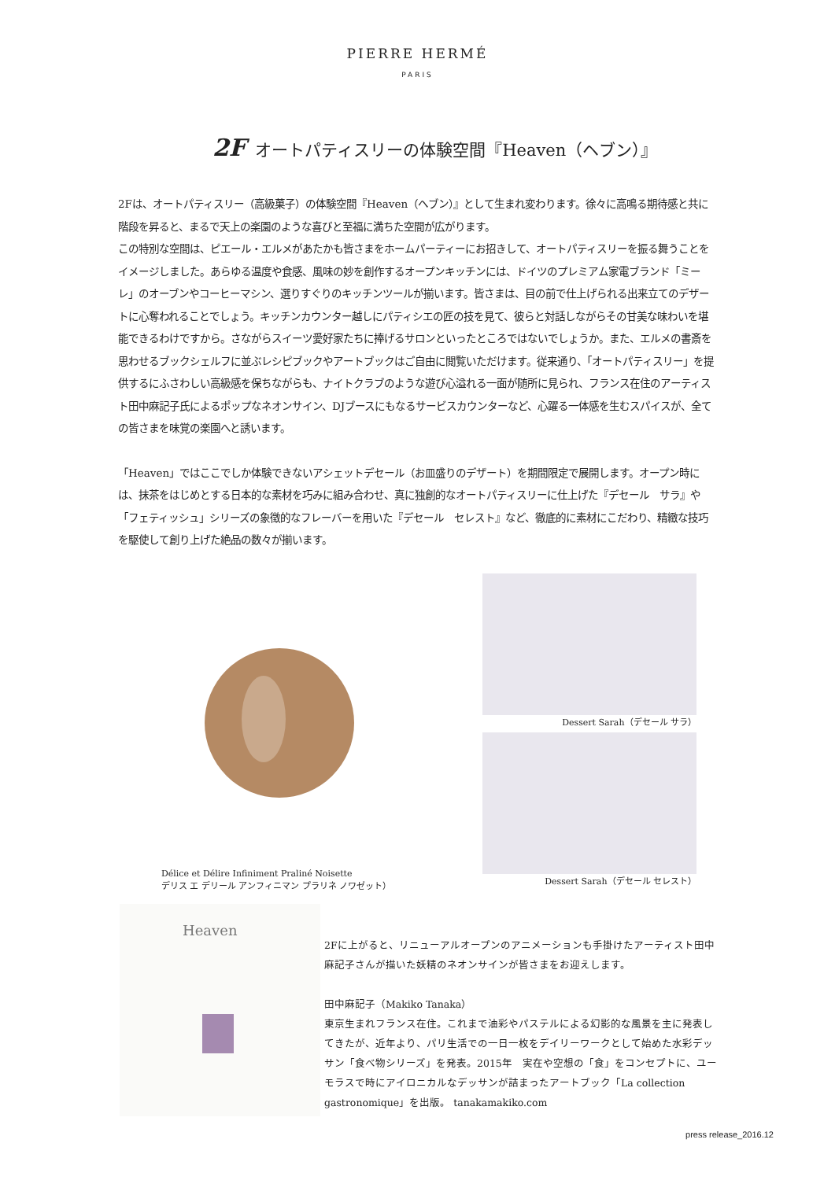PIERRE HERMÉ
PARIS
2F オートパティスリーの体験空間『Heaven（ヘブン）』
2Fは、オートパティスリー（高級菓子）の体験空間『Heaven（ヘブン）』として生まれ変わります。徐々に高鳴る期待感と共に階段を昇ると、まるで天上の楽園のような喜びと至福に満ちた空間が広がります。
この特別な空間は、ピエール・エルメがあたかも皆さまをホームパーティーにお招きして、オートパティスリーを振る舞うことをイメージしました。あらゆる温度や食感、風味の妙を創作するオープンキッチンには、ドイツのプレミアム家電ブランド「ミーレ」のオーブンやコーヒーマシン、選りすぐりのキッチンツールが揃います。皆さまは、目の前で仕上げられる出来立てのデザートに心奪われることでしょう。キッチンカウンター越しにパティシエの匠の技を見て、彼らと対話しながらその甘美な味わいを堪能できるわけですから。さながらスイーツ愛好家たちに捧げるサロンといったところではないでしょうか。また、エルメの書斎を思わせるブックシェルフに並ぶレシピブックやアートブックはご自由に閲覧いただけます。従来通り、「オートパティスリー」を提供するにふさわしい高級感を保ちながらも、ナイトクラブのような遊び心溢れる一面が随所に見られ、フランス在住のアーティスト田中麻記子氏によるポップなネオンサイン、DJブースにもなるサービスカウンターなど、心躍る一体感を生むスパイスが、全ての皆さまを味覚の楽園へと誘います。
「Heaven」ではここでしか体験できないアシェットデセール（お皿盛りのデザート）を期間限定で展開します。オープン時には、抹茶をはじめとする日本的な素材を巧みに組み合わせ、真に独創的なオートパティスリーに仕上げた『デセール　サラ』や「フェティッシュ」シリーズの象徴的なフレーバーを用いた『デセール　セレスト』など、徹底的に素材にこだわり、精緻な技巧を駆使して創り上げた絶品の数々が揃います。
Délice et Délire Infiniment Praliné Noisette
デリス エ デリール アンフィニマン プラリネ ノワゼット）
Dessert Sarah（デセール サラ）
Dessert Sarah（デセール セレスト）
Heaven
2Fに上がると、リニューアルオープンのアニメーションも手掛けたアーティスト田中麻記子さんが描いた妖精のネオンサインが皆さまをお迎えします。
田中麻記子（Makiko Tanaka）
東京生まれフランス在住。これまで油彩やパステルによる幻影的な風景を主に発表してきたが、近年より、パリ生活での一日一枚をデイリーワークとして始めた水彩デッサン「食べ物シリーズ」を発表。2015年　実在や空想の「食」をコンセプトに、ユーモラスで時にアイロニカルなデッサンが詰まったアートブック「La collection gastronomique」を出版。 tanakamakiko.com
press release_2016.12